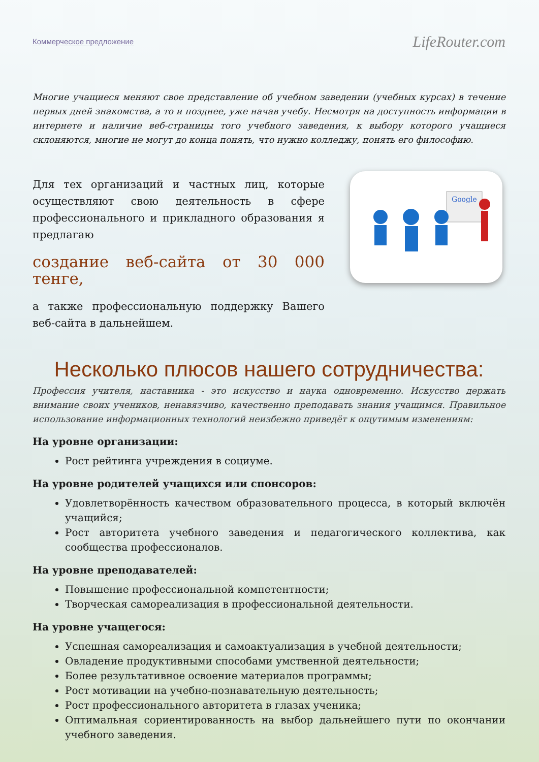Коммерческое предложение LifeRouter.com
Многие учащиеся меняют свое представление об учебном заведении (учебных курсах) в течение первых дней знакомства, а то и позднее, уже начав учебу. Несмотря на доступность информации в интернете и наличие веб-страницы того учебного заведения, к выбору которого учащиеся склоняются, многие не могут до конца понять, что нужно колледжу, понять его философию.
Для тех организаций и частных лиц, которые осуществляют свою деятельность в сфере профессионального и прикладного образования я предлагаю
создание веб-сайта от 30 000 тенге,
а также профессиональную поддержку Вашего веб-сайта в дальнейшем.
Google
Несколько плюсов нашего сотрудничества:
Профессия учителя, наставника - это искусство и наука одновременно. Искусство держать внимание своих учеников, ненавязчиво, качественно преподавать знания учащимся. Правильное использование информационных технологий неизбежно приведёт к ощутимым изменениям:
На уровне организации:
Рост рейтинга учреждения в социуме.
На уровне родителей учащихся или спонсоров:
Удовлетворённость качеством образовательного процесса, в который включён учащийся;
Рост авторитета учебного заведения и педагогического коллектива, как сообщества профессионалов.
На уровне преподавателей:
Повышение профессиональной компетентности;
Творческая самореализация в профессиональной деятельности.
На уровне учащегося:
Успешная самореализация и самоактуализация в учебной деятельности;
Овладение продуктивными способами умственной деятельности;
Более результативное освоение материалов программы;
Рост мотивации на учебно-познавательную деятельность;
Рост профессионального авторитета в глазах ученика;
Оптимальная сориентированность на выбор дальнейшего пути по окончании учебного заведения.